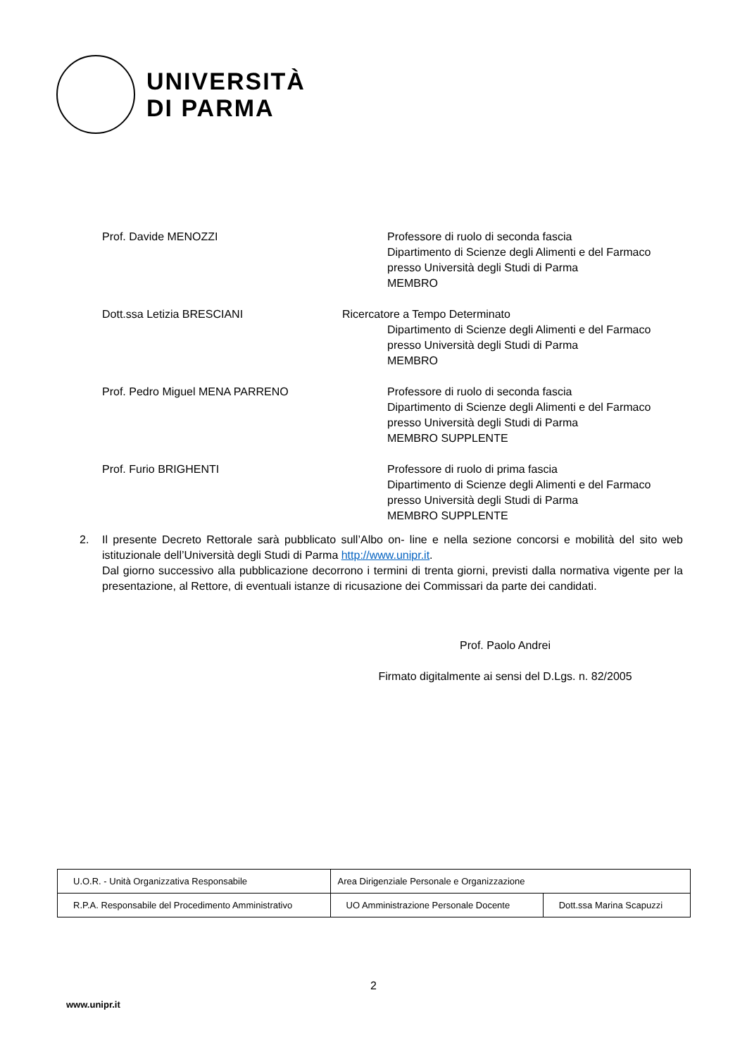UNIVERSITÀ
DI PARMA
Prof. Davide MENOZZI Professore di ruolo di seconda fascia
Dipartimento di Scienze degli Alimenti e del Farmaco presso Università degli Studi di Parma
MEMBRO
Dott.ssa Letizia BRESCIANI Ricercatore a Tempo Determinato
Dipartimento di Scienze degli Alimenti e del Farmaco presso Università degli Studi di Parma
MEMBRO
Prof. Pedro Miguel MENA PARRENO Professore di ruolo di seconda fascia
Dipartimento di Scienze degli Alimenti e del Farmaco presso Università degli Studi di Parma
MEMBRO SUPPLENTE
Prof. Furio BRIGHENTI Professore di ruolo di prima fascia
Dipartimento di Scienze degli Alimenti e del Farmaco presso Università degli Studi di Parma
MEMBRO SUPPLENTE
2. Il presente Decreto Rettorale sarà pubblicato sull’Albo on- line e nella sezione concorsi e mobilità del sito web istituzionale dell’Università degli Studi di Parma http://www.unipr.it.
Dal giorno successivo alla pubblicazione decorrono i termini di trenta giorni, previsti dalla normativa vigente per la presentazione, al Rettore, di eventuali istanze di ricusazione dei Commissari da parte dei candidati.
Prof. Paolo Andrei
Firmato digitalmente ai sensi del D.Lgs. n. 82/2005
| U.O.R. - Unità Organizzativa Responsabile | Area Dirigenziale Personale e Organizzazione | |
| R.P.A. Responsabile del Procedimento Amministrativo | UO Amministrazione Personale Docente | Dott.ssa Marina Scapuzzi |
2
www.unipr.it